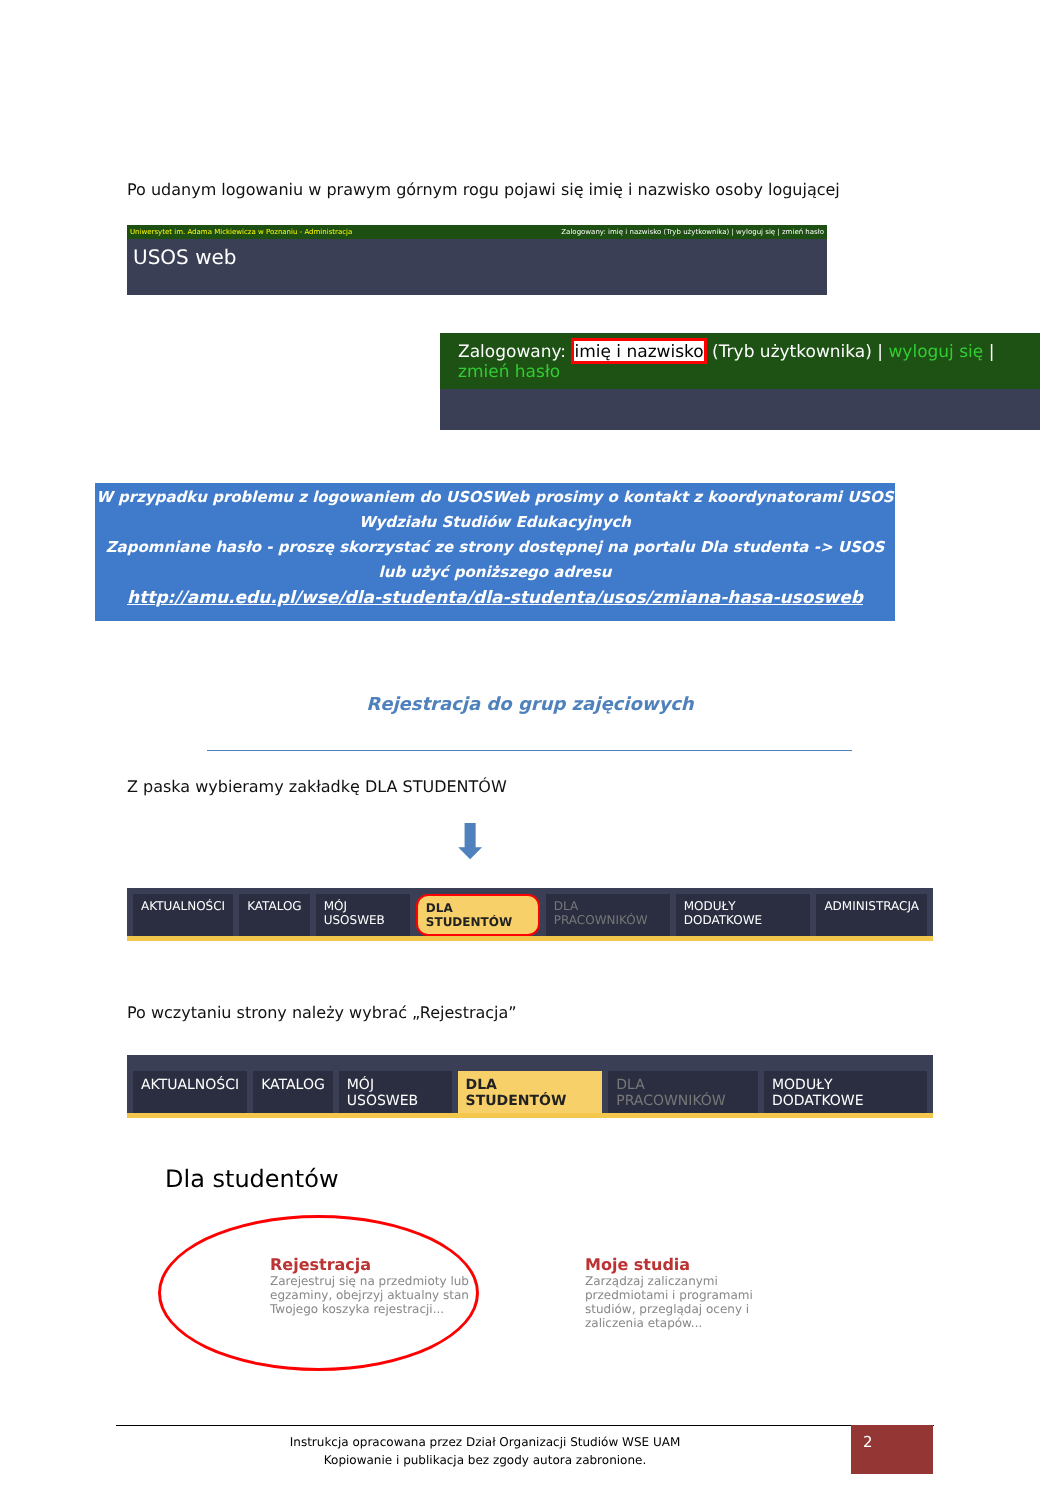Po udanym logowaniu w prawym górnym rogu pojawi się imię i nazwisko osoby logującej
Uniwersytet im. Adama Mickiewicza w Poznaniu - Administracja Zalogowany: imię i nazwisko (Tryb użytkownika) | wyloguj się | zmień hasło
USOS web
Zalogowany: imię i nazwisko (Tryb użytkownika) | wyloguj się | zmień hasło
W przypadku problemu z logowaniem do USOSWeb prosimy o kontakt z koordynatorami USOS
Wydziału Studiów Edukacyjnych
Zapomniane hasło - proszę skorzystać ze strony dostępnej na portalu Dla studenta -> USOS
lub użyć poniższego adresu
http://amu.edu.pl/wse/dla-studenta/dla-studenta/usos/zmiana-hasa-usosweb
Rejestracja do grup zajęciowych
Z paska wybieramy zakładkę DLA STUDENTÓW
⬇
AKTUALNOŚCI KATALOG MÓJ USOSWEB DLA STUDENTÓW DLA PRACOWNIKÓW MODUŁY DODATKOWE ADMINISTRACJA
Po wczytaniu strony należy wybrać „Rejestracja”
AKTUALNOŚCI KATALOG MÓJ USOSWEB DLA STUDENTÓW DLA PRACOWNIKÓW MODUŁY DODATKOWE
Dla studentów
Rejestracja
Zarejestruj się na przedmioty lub egzaminy, obejrzyj aktualny stan Twojego koszyka rejestracji...
Moje studia
Zarządzaj zaliczanymi przedmiotami i programami studiów, przeglądaj oceny i zaliczenia etapów...
Instrukcja opracowana przez Dział Organizacji Studiów WSE UAM
Kopiowanie i publikacja bez zgody autora zabronione.
2